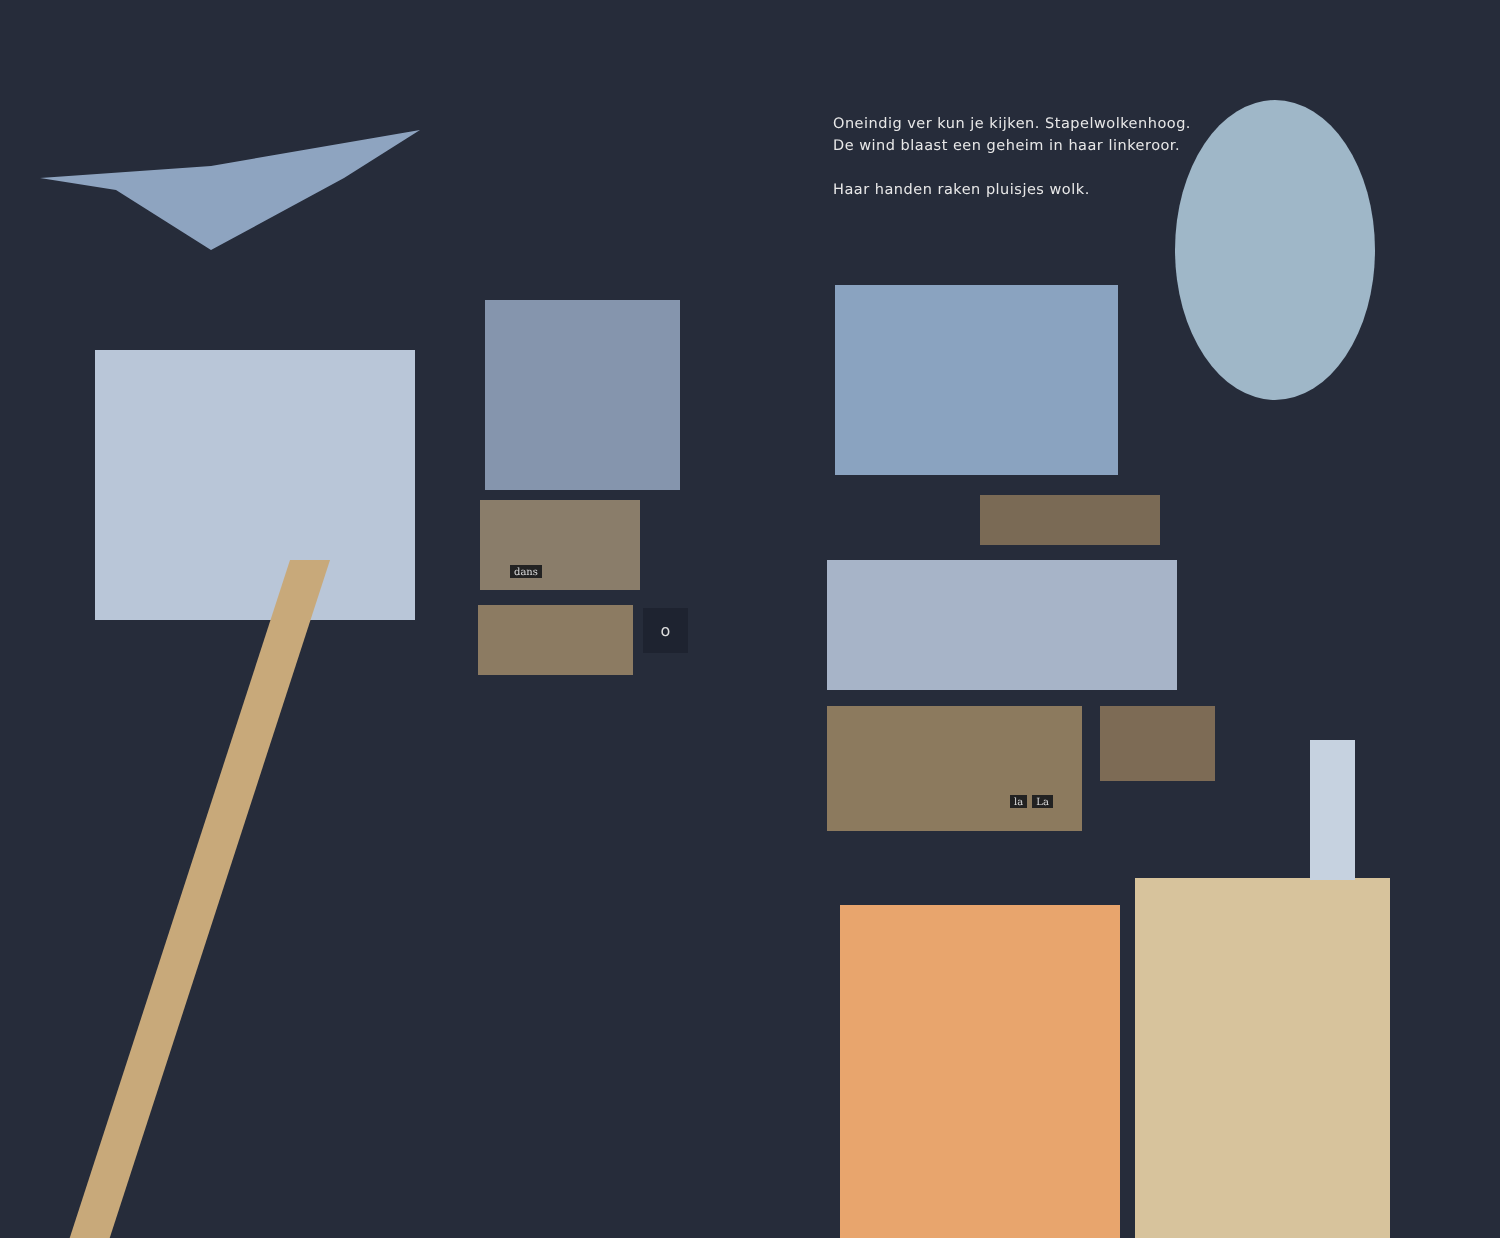dans
o
la La
Oneindig ver kun je kijken. Stapelwolkenhoog.
De wind blaast een geheim in haar linkeroor.
Haar handen raken pluisjes wolk.